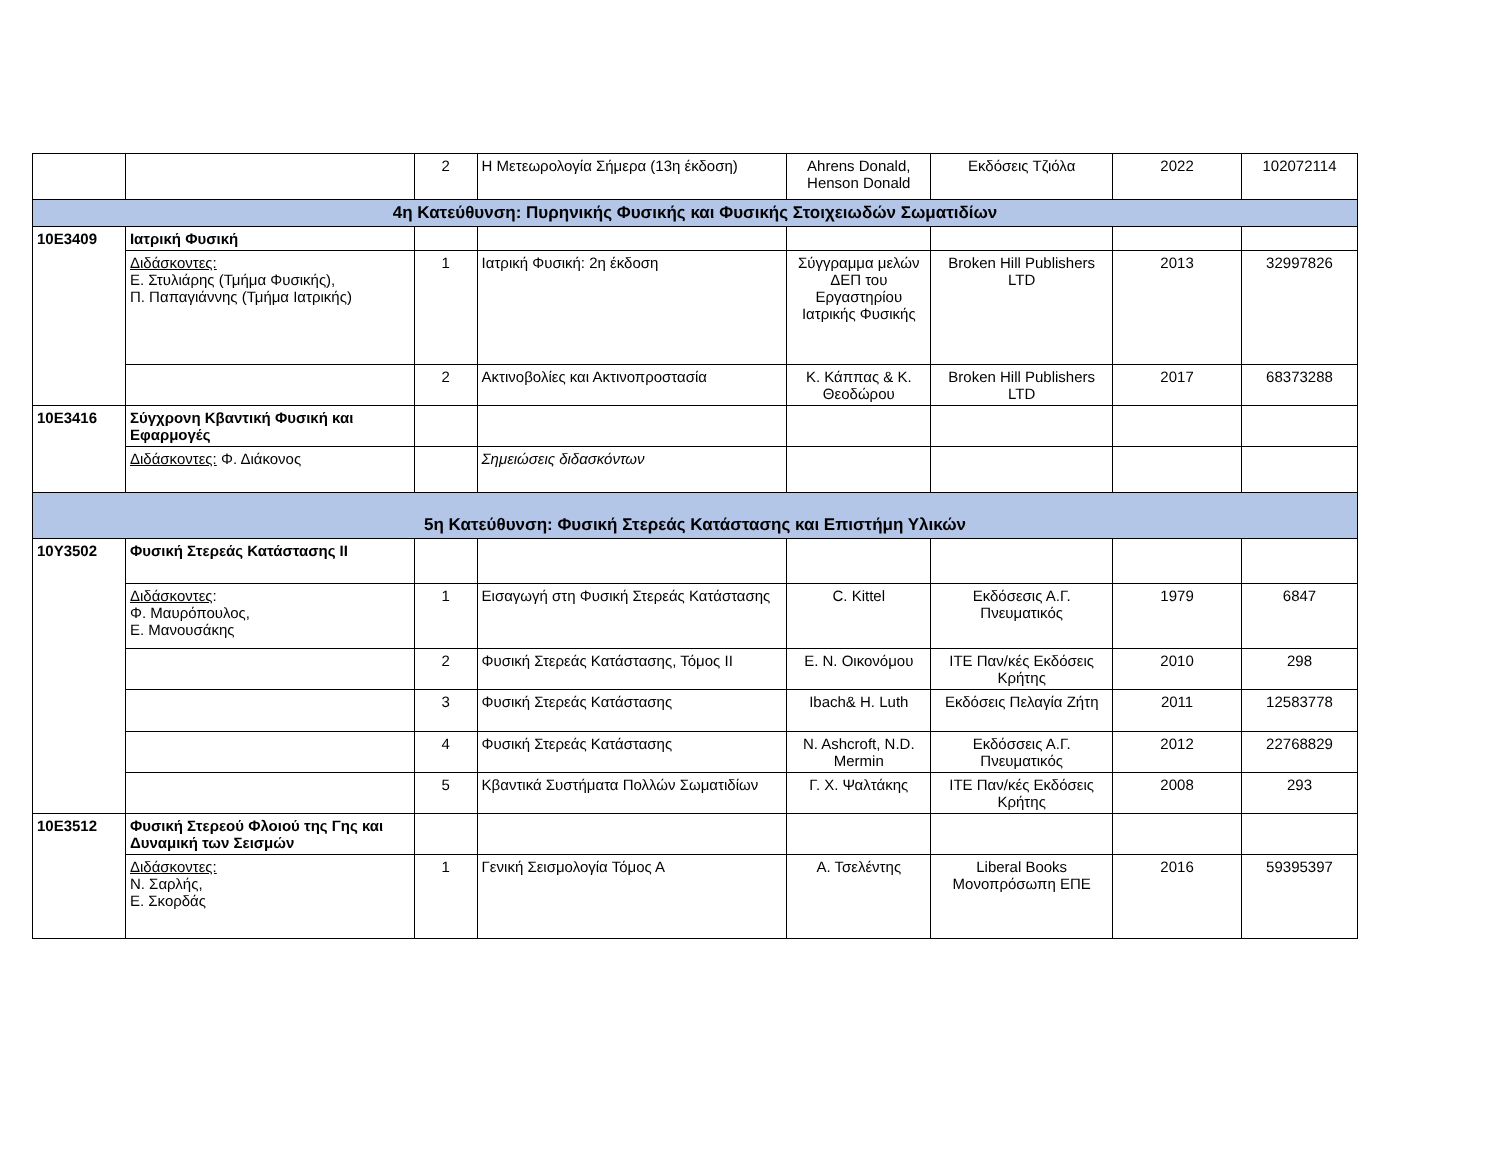| | | 2 | Η Μετεωρολογία Σήμερα (13η έκδοση) | Ahrens Donald, Henson Donald | Εκδόσεις Τζιόλα | 2022 | 102072114 |
| 4η Κατεύθυνση: Πυρηνικής Φυσικής και Φυσικής Στοιχειωδών Σωματιδίων | | | | | | | |
| 10Ε3409 | Ιατρική Φυσική | | | | | | |
| | Διδάσκοντες: Ε. Στυλιάρης (Τμήμα Φυσικής), Π. Παπαγιάννης (Τμήμα Ιατρικής) | 1 | Ιατρική Φυσική: 2η έκδοση | Σύγγραμμα μελών ΔΕΠ του Εργαστηρίου Ιατρικής Φυσικής | Broken Hill Publishers LTD | 2013 | 32997826 |
| | | 2 | Ακτινοβολίες και Ακτινοπροστασία | Κ. Κάππας & Κ. Θεοδώρου | Broken Hill Publishers LTD | 2017 | 68373288 |
| 10Ε3416 | Σύγχρονη Κβαντική Φυσική και Εφαρμογές | | | | | | |
| | Διδάσκοντες: Φ. Διάκονος | | Σημειώσεις διδασκόντων | | | | |
| 5η Κατεύθυνση: Φυσική Στερεάς Κατάστασης και Επιστήμη Υλικών | | | | | | | |
| 10Υ3502 | Φυσική Στερεάς Κατάστασης ΙΙ | | | | | | |
| | Διδάσκοντες : Φ. Μαυρόπουλος, Ε. Μανουσάκης | 1 | Εισαγωγή στη Φυσική Στερεάς Κατάστασης | C. Kittel | Εκδόσεσις Α.Γ. Πνευματικός | 1979 | 6847 |
| | | 2 | Φυσική Στερεάς Κατάστασης, Τόμος ΙΙ | Ε. Ν. Οικονόμου | ΙΤΕ Παν/κές Εκδόσεις Κρήτης | 2010 | 298 |
| | | 3 | Φυσική Στερεάς Κατάστασης | Ibach& H. Luth | Εκδόσεις Πελαγία Ζήτη | 2011 | 12583778 |
| | | 4 | Φυσική Στερεάς Κατάστασης | N. Ashcroft, N.D. Mermin | Εκδόσσεις Α.Γ. Πνευματικός | 2012 | 22768829 |
| | | 5 | Κβαντικά Συστήματα Πολλών Σωματιδίων | Γ. Χ. Ψαλτάκης | ΙΤΕ Παν/κές Εκδόσεις Κρήτης | 2008 | 293 |
| 10Ε3512 | Φυσική Στερεού Φλοιού της Γης και Δυναμική των Σεισμών | | | | | | |
| | Διδάσκοντες: Ν. Σαρλής, Ε. Σκορδάς | 1 | Γενική Σεισμολογία Τόμος Α | Α. Τσελέντης | Liberal Books Μονοπρόσωπη ΕΠΕ | 2016 | 59395397 |